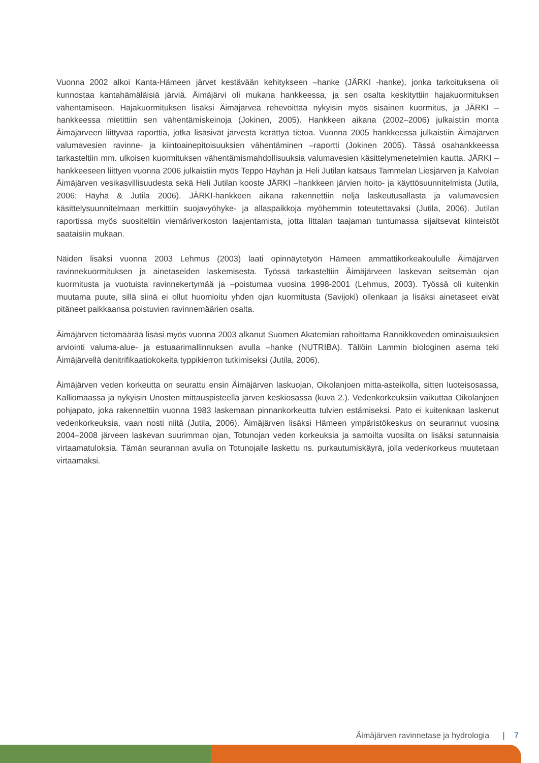Vuonna 2002 alkoi Kanta-Hämeen järvet kestävään kehitykseen –hanke (JÄRKI -hanke), jonka tarkoituksena oli kunnostaa kantahämäläisiä järviä. Äimäjärvi oli mukana hankkeessa, ja sen osalta keskityttiin hajakuormituksen vähentämiseen. Hajakuormituksen lisäksi Äimäjärveä rehevöittää nykyisin myös sisäinen kuormitus, ja JÄRKI –hankkeessa mietittiin sen vähentämiskeinoja (Jokinen, 2005). Hankkeen aikana (2002–2006) julkaistiin monta Äimäjärveen liittyvää raporttia, jotka lisäsivät järvestä kerättyä tietoa. Vuonna 2005 hankkeessa julkaistiin Äimäjärven valumavesien ravinne- ja kiintoainepitoisuuksien vähentäminen –raportti (Jokinen 2005). Tässä osahankkeessa tarkasteltiin mm. ulkoisen kuormituksen vähentämismahdollisuuksia valumavesien käsittelymenetelmien kautta. JÄRKI –hankkeeseen liittyen vuonna 2006 julkaistiin myös Teppo Häyhän ja Heli Jutilan katsaus Tammelan Liesjärven ja Kalvolan Äimäjärven vesikasvillisuudesta sekä Heli Jutilan kooste JÄRKI –hankkeen järvien hoito- ja käyttösuunnitelmista (Jutila, 2006; Häyhä & Jutila 2006). JÄRKI-hankkeen aikana rakennettiin neljä laskeutusallasta ja valumavesien käsittelysuunnitelmaan merkittiin suojavyöhyke- ja allaspaikkoja myöhemmin toteutettavaksi (Jutila, 2006). Jutilan raportissa myös suositeltiin viemäriverkoston laajentamista, jotta Iittalan taajaman tuntumassa sijaitsevat kiinteistöt saataisiin mukaan.
Näiden lisäksi vuonna 2003 Lehmus (2003) laati opinnäytetyön Hämeen ammattikorkeakoululle Äimäjärven ravinnekuormituksen ja ainetaseiden laskemisesta. Työssä tarkasteltiin Äimäjärveen laskevan seitsemän ojan kuormitusta ja vuotuista ravinnekertymää ja –poistumaa vuosina 1998-2001 (Lehmus, 2003). Työssä oli kuitenkin muutama puute, sillä siinä ei ollut huomioitu yhden ojan kuormitusta (Savijoki) ollenkaan ja lisäksi ainetaseet eivät pitäneet paikkaansa poistuvien ravinnemäärien osalta.
Äimäjärven tietomäärää lisäsi myös vuonna 2003 alkanut Suomen Akatemian rahoittama Rannikkoveden ominaisuuksien arviointi valuma-alue- ja estuaarimallinnuksen avulla –hanke (NUTRIBA). Tällöin Lammin biologinen asema teki Äimäjärvellä denitrifikaatiokokeita typpikierron tutkimiseksi (Jutila, 2006).
Äimäjärven veden korkeutta on seurattu ensin Äimäjärven laskuojan, Oikolanjoen mitta-asteikolla, sitten luoteisosassa, Kalliomaassa ja nykyisin Unosten mittauspisteellä järven keskiosassa (kuva 2.). Vedenkorkeuksiin vaikuttaa Oikolanjoen pohjapato, joka rakennettiin vuonna 1983 laskemaan pinnankorkeutta tulvien estämiseksi. Pato ei kuitenkaan laskenut vedenkorkeuksia, vaan nosti niitä (Jutila, 2006). Äimäjärven lisäksi Hämeen ympäristökeskus on seurannut vuosina 2004–2008 järveen laskevan suurimman ojan, Totunojan veden korkeuksia ja samoilta vuosilta on lisäksi satunnaisia virtaamatuloksia. Tämän seurannan avulla on Totunojalle laskettu ns. purkautumiskäyrä, jolla vedenkorkeus muutetaan virtaamaksi.
Äimäjärven ravinnetase ja hydrologia | 7